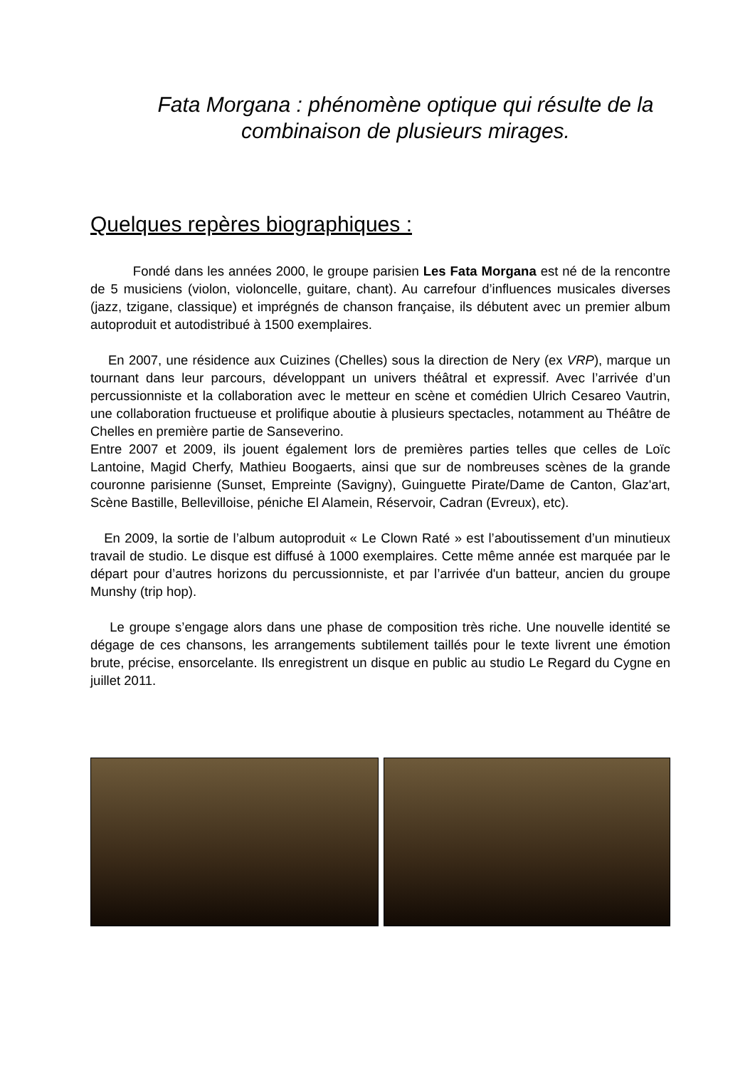Fata Morgana : phénomène optique qui résulte de la combinaison de plusieurs mirages.
Quelques repères biographiques :
Fondé dans les années 2000, le groupe parisien Les Fata Morgana est né de la rencontre de 5 musiciens (violon, violoncelle, guitare, chant). Au carrefour d’influences musicales diverses (jazz, tzigane, classique) et imprégnés de chanson française, ils débutent avec un premier album autoproduit et autodistribué à 1500 exemplaires.
En 2007, une résidence aux Cuizines (Chelles) sous la direction de Nery (ex VRP), marque un tournant dans leur parcours, développant un univers théâtral et expressif. Avec l’arrivée d’un percussionniste et la collaboration avec le metteur en scène et comédien Ulrich Cesareo Vautrin, une collaboration fructueuse et prolifique aboutie à plusieurs spectacles, notamment au Théâtre de Chelles en première partie de Sanseverino.
Entre 2007 et 2009, ils jouent également lors de premières parties telles que celles de Loïc Lantoine, Magid Cherfy, Mathieu Boogaerts, ainsi que sur de nombreuses scènes de la grande couronne parisienne (Sunset, Empreinte (Savigny), Guinguette Pirate/Dame de Canton, Glaz'art, Scène Bastille, Bellevilloise, péniche El Alamein, Réservoir, Cadran (Evreux), etc).
En 2009, la sortie de l’album autoproduit « Le Clown Raté » est l’aboutissement d’un minutieux travail de studio. Le disque est diffusé à 1000 exemplaires. Cette même année est marquée par le départ pour d’autres horizons du percussionniste, et par l’arrivée d'un batteur, ancien du groupe Munshy (trip hop).
Le groupe s’engage alors dans une phase de composition très riche. Une nouvelle identité se dégage de ces chansons, les arrangements subtilement taillés pour le texte livrent une émotion brute, précise, ensorcelante. Ils enregistrent un disque en public au studio Le Regard du Cygne en juillet 2011.